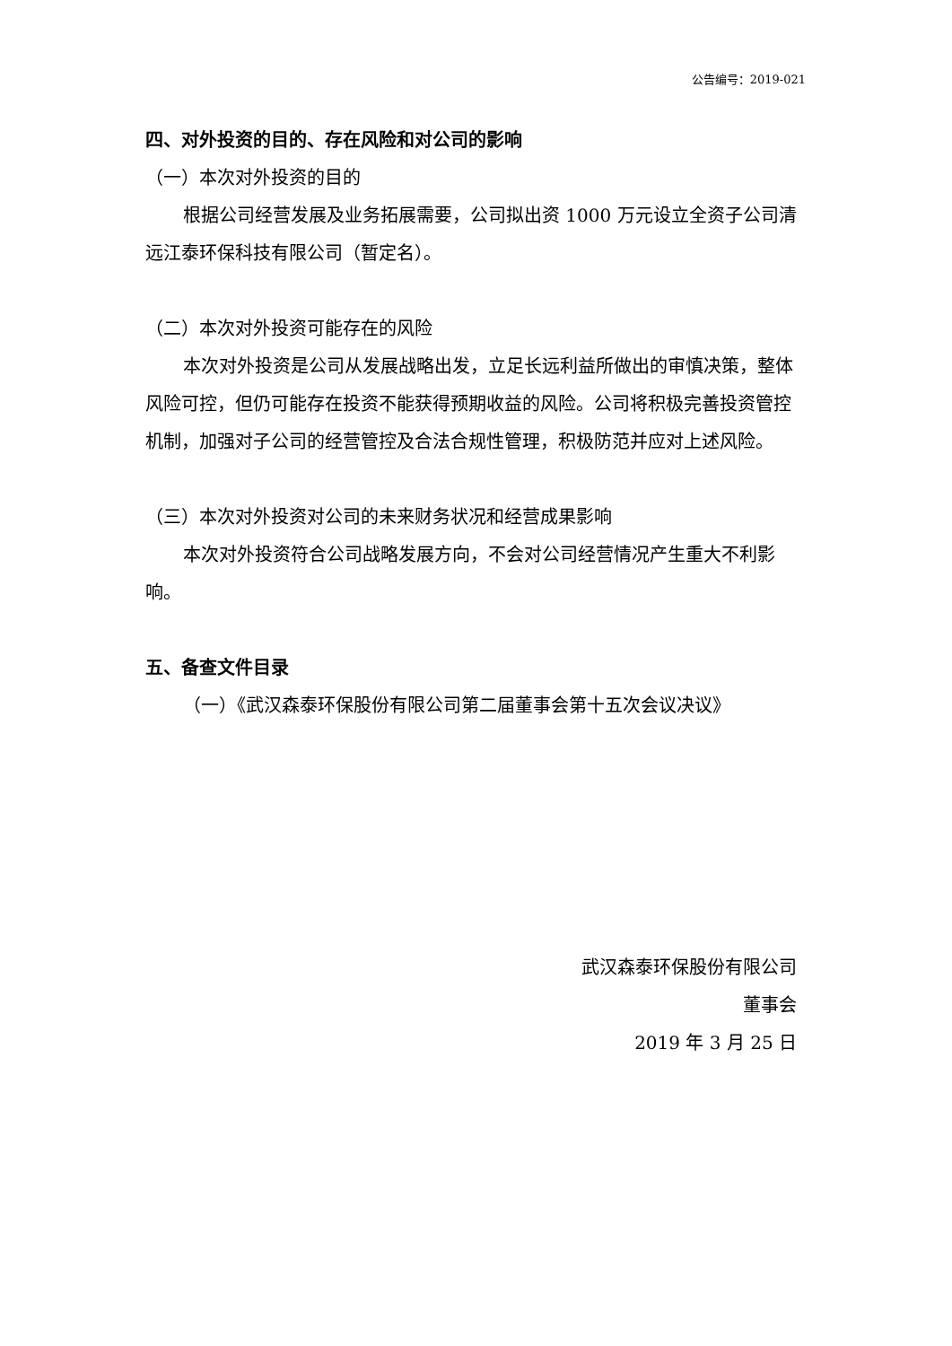公告编号：2019-021
四、对外投资的目的、存在风险和对公司的影响
（一）本次对外投资的目的
根据公司经营发展及业务拓展需要，公司拟出资 1000 万元设立全资子公司清远江泰环保科技有限公司（暂定名）。
（二）本次对外投资可能存在的风险
本次对外投资是公司从发展战略出发，立足长远利益所做出的审慎决策，整体风险可控，但仍可能存在投资不能获得预期收益的风险。公司将积极完善投资管控机制，加强对子公司的经营管控及合法合规性管理，积极防范并应对上述风险。
（三）本次对外投资对公司的未来财务状况和经营成果影响
本次对外投资符合公司战略发展方向，不会对公司经营情况产生重大不利影响。
五、备查文件目录
（一）《武汉森泰环保股份有限公司第二届董事会第十五次会议决议》
武汉森泰环保股份有限公司
董事会
2019 年 3 月 25 日